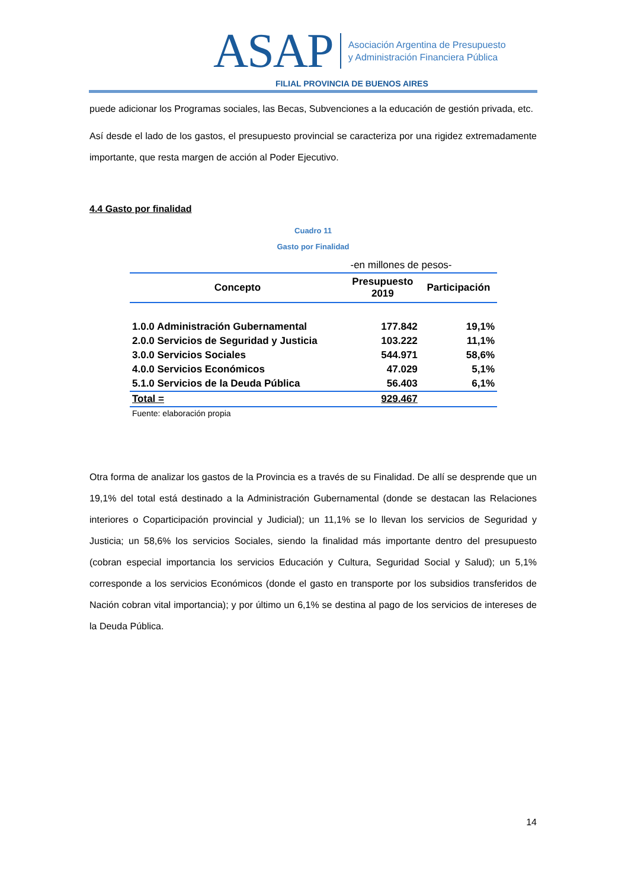ASAP Asociación Argentina de Presupuesto
y Administración Financiera Pública
FILIAL PROVINCIA DE BUENOS AIRES
puede adicionar los Programas sociales, las Becas, Subvenciones a la educación de gestión privada, etc.
Así desde el lado de los gastos, el presupuesto provincial se caracteriza por una rigidez extremadamente importante, que resta margen de acción al Poder Ejecutivo.
4.4 Gasto por finalidad
Cuadro 11
Gasto por Finalidad
| -en millones de pesos- | | |
| Concepto | Presupuesto 2019 | Participación |
| 1.0.0 Administración Gubernamental | 177.842 | 19,1% |
| 2.0.0 Servicios de Seguridad y Justicia | 103.222 | 11,1% |
| 3.0.0 Servicios Sociales | 544.971 | 58,6% |
| 4.0.0 Servicios Económicos | 47.029 | 5,1% |
| 5.1.0 Servicios de la Deuda Pública | 56.403 | 6,1% |
| Total = | 929.467 | |
| Fuente: elaboración propia | | |
Otra forma de analizar los gastos de la Provincia es a través de su Finalidad. De allí se desprende que un 19,1% del total está destinado a la Administración Gubernamental (donde se destacan las Relaciones interiores o Coparticipación provincial y Judicial); un 11,1% se lo llevan los servicios de Seguridad y Justicia; un 58,6% los servicios Sociales, siendo la finalidad más importante dentro del presupuesto (cobran especial importancia los servicios Educación y Cultura, Seguridad Social y Salud); un 5,1% corresponde a los servicios Económicos (donde el gasto en transporte por los subsidios transferidos de Nación cobran vital importancia); y por último un 6,1% se destina al pago de los servicios de intereses de la Deuda Pública.
14